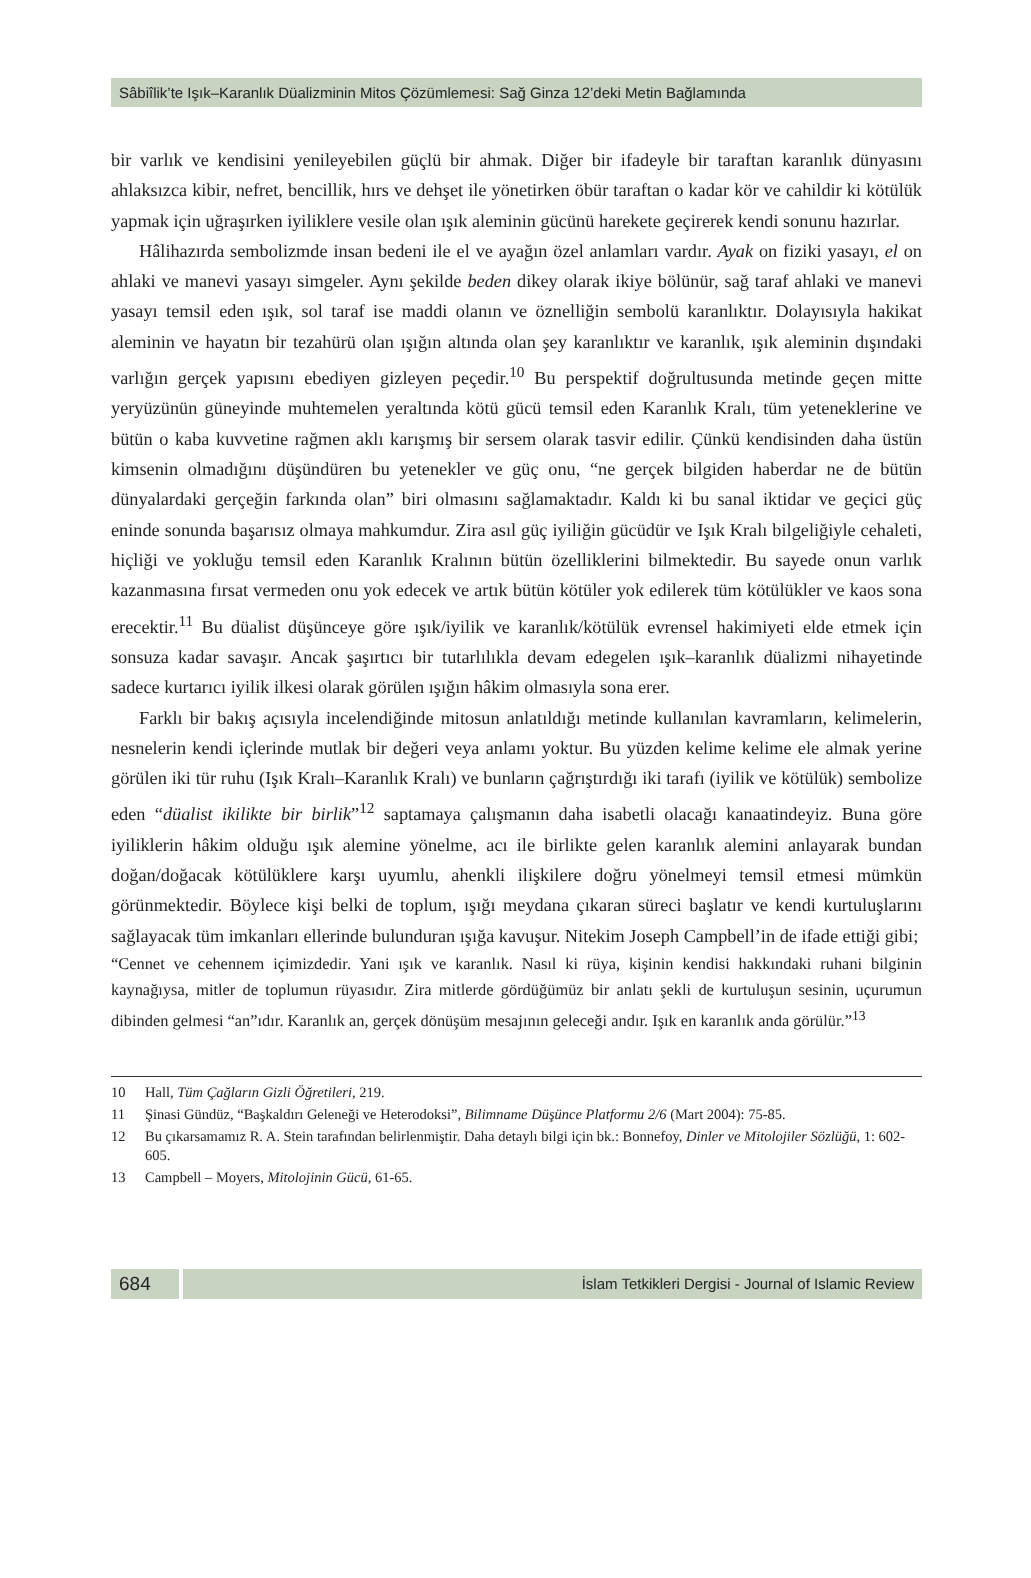Sâbiîlik’te Işık–Karanlık Düalizminin Mitos Çözümlemesi: Sağ Ginza 12’deki Metin Bağlamında
bir varlık ve kendisini yenileyebilen güçlü bir ahmak. Diğer bir ifadeyle bir taraftan karanlık dünyasını ahlaksızca kibir, nefret, bencillik, hırs ve dehşet ile yönetirken öbür taraftan o kadar kör ve cahildir ki kötülük yapmak için uğraşırken iyiliklere vesile olan ışık aleminin gücünü harekete geçirerek kendi sonunu hazırlar.
Hâlihazırda sembolizmde insan bedeni ile el ve ayağın özel anlamları vardır. Ayak on fiziki yasayı, el on ahlaki ve manevi yasayı simgeler. Aynı şekilde beden dikey olarak ikiye bölünür, sağ taraf ahlaki ve manevi yasayı temsil eden ışık, sol taraf ise maddi olanın ve öznelliğin sembolü karanlıktır. Dolayısıyla hakikat aleminin ve hayatın bir tezahürü olan ışığın altında olan şey karanlıktır ve karanlık, ışık aleminin dışındaki varlığın gerçek yapısını ebediyen gizleyen peçedir.<sup>10</sup> Bu perspektif doğrultusunda metinde geçen mitte yeryüzünün güneyinde muhtemelen yeraltında kötü gücü temsil eden Karanlık Kralı, tüm yeteneklerine ve bütün o kaba kuvvetine rağmen aklı karışmış bir sersem olarak tasvir edilir. Çünkü kendisinden daha üstün kimsenin olmadığını düşündüren bu yetenekler ve güç onu, “ne gerçek bilgiden haberdar ne de bütün dünyalardaki gerçeğin farkında olan” biri olmasını sağlamaktadır. Kaldı ki bu sanal iktidar ve geçici güç eninde sonunda başarısız olmaya mahkumdur. Zira asıl güç iyiliğin gücüdür ve Işık Kralı bilgeliğiyle cehaleti, hiçliği ve yokluğu temsil eden Karanlık Kralının bütün özelliklerini bilmektedir. Bu sayede onun varlık kazanmasına fırsat vermeden onu yok edecek ve artık bütün kötüler yok edilerek tüm kötülükler ve kaos sona erecektir.<sup>11</sup> Bu düalist düşünceye göre ışık/iyilik ve karanlık/kötülük evrensel hakimiyeti elde etmek için sonsuza kadar savaşır. Ancak şaşırtıcı bir tutarlılıkla devam edegelen ışık–karanlık düalizmi nihayetinde sadece kurtarıcı iyilik ilkesi olarak görülen ışığın hâkim olmasıyla sona erer.
Farklı bir bakış açısıyla incelendiğinde mitosun anlatıldığı metinde kullanılan kavramların, kelimelerin, nesnelerin kendi içlerinde mutlak bir değeri veya anlamı yoktur. Bu yüzden kelime kelime ele almak yerine görülen iki tür ruhu (Işık Kralı–Karanlık Kralı) ve bunların çağrıştırdığı iki tarafı (iyilik ve kötülük) sembolize eden “düalist ikilikte bir birlik”<sup>12</sup> saptamaya çalışmanın daha isabetli olacağı kanaatindeyiz. Buna göre iyiliklerin hâkim olduğu ışık alemine yönelme, acı ile birlikte gelen karanlık alemini anlayarak bundan doğan/doğacak kötülüklere karşı uyumlu, ahenkli ilişkilere doğru yönelmeyi temsil etmesi mümkün görünmektedir. Böylece kişi belki de toplum, ışığı meydana çıkaran süreci başlatır ve kendi kurtuluşlarını sağlayacak tüm imkanları ellerinde bulunduran ışığa kavuşur. Nitekim Joseph Campbell’in de ifade ettiği gibi;
“Cennet ve cehennem içimizdedir. Yani ışık ve karanlık. Nasıl ki rüya, kişinin kendisi hakkındaki ruhani bilginin kaynağıysa, mitler de toplumun rüyasıdır. Zira mitlerde gördüğümüz bir anlatı şekli de kurtuluşun sesinin, uçurumun dibinden gelmesi “an”ıdır. Karanlık an, gerçek dönüşüm mesajının geleceği andır. Işık en karanlık anda görülür.”<sup>13</sup>
10 Hall, Tüm Çağların Gizli Öğretileri, 219.
11 Şinasi Gündüz, “Başkaldırı Geleneği ve Heterodoksi”, Bilimname Düşünce Platformu 2/6 (Mart 2004): 75-85.
12 Bu çıkarsamamız R. A. Stein tarafından belirlenmiştir. Daha detaylı bilgi için bk.: Bonnefoy, Dinler ve Mitolojiler Sözlüğü, 1: 602-605.
13 Campbell – Moyers, Mitolojinin Gücü, 61-65.
684
İslam Tetkikleri Dergisi - Journal of Islamic Review